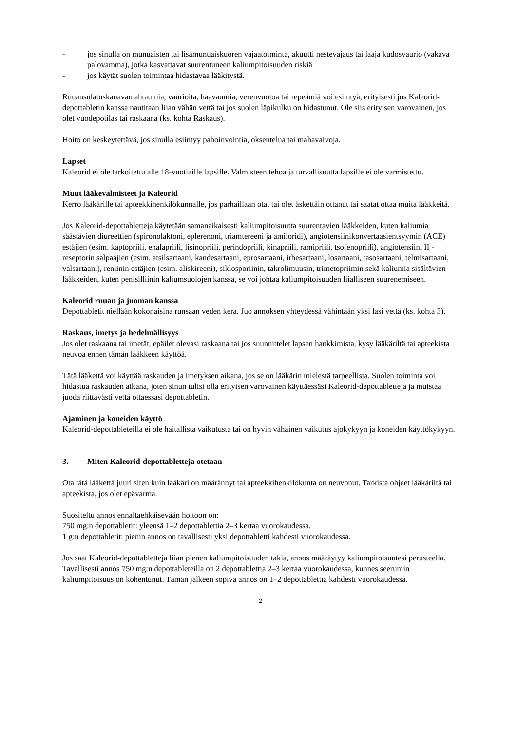- jos sinulla on munuaisten tai lisämunuaiskuoren vajaatoiminta, akuutti nestevajaus tai laaja kudosvaurio (vakava palovamma), jotka kasvattavat suurentuneen kaliumpitoisuuden riskiä
- jos käytät suolen toimintaa hidastavaa lääkitystä.
Ruuansulatuskanavan ahtaumia, vaurioita, haavaumia, verenvuotoa tai repeämiä voi esiintyä, erityisesti jos Kaleorid-depottabletin kanssa nautitaan liian vähän vettä tai jos suolen läpikulku on hidastunut. Ole siis erityisen varovainen, jos olet vuodepotilas tai raskaana (ks. kohta Raskaus).
Hoito on keskeytettävä, jos sinulla esiintyy pahoinvointia, oksentelua tai mahavaivoja.
Lapset
Kaleorid ei ole tarkoitettu alle 18-vuotiaille lapsille. Valmisteen tehoa ja turvallisuutta lapsille ei ole varmistettu.
Muut lääkevalmisteet ja Kaleorid
Kerro lääkärille tai apteekkihenkilökunnalle, jos parhaillaan otat tai olet äskettäin ottanut tai saatat ottaa muita lääkkeitä.
Jos Kaleorid-depottabletteja käytetään samanaikaisesti kaliumpitoisuutta suurentavien lääkkeiden, kuten kaliumia säästävien diureettien (spironolaktoni, eplerenoni, triamtereeni ja amiloridi), angiotensiinikonvertaasientsyymin (ACE) estäjien (esim. kaptopriili, enalapriili, lisinopriili, perindopriili, kinapriili, ramipriili, tsofenopriili), angiotensiini II -reseptorin salpaajien (esim. atsilsartaani, kandesartaani, eprosartaani, irbesartaani, losartaani, tasosartaani, telmisartaani, valsartaani), reniinin estäjien (esim. aliskireeni), siklosporiinin, takrolimuusin, trimetopriimin sekä kaliumia sisältävien lääkkeiden, kuten penisilliinin kaliumsuolojen kanssa, se voi johtaa kaliumpitoisuuden liialliseen suurenemiseen.
Kaleorid ruuan ja juoman kanssa
Depottabletit niellään kokonaisina runsaan veden kera. Juo annoksen yhteydessä vähintään yksi lasi vettä (ks. kohta 3).
Raskaus, imetys ja hedelmällisyys
Jos olet raskaana tai imetät, epäilet olevasi raskaana tai jos suunnittelet lapsen hankkimista, kysy lääkäriltä tai apteekista neuvoa ennen tämän lääkkeen käyttöä.
Tätä lääkettä voi käyttää raskauden ja imetyksen aikana, jos se on lääkärin mielestä tarpeellista. Suolen toiminta voi hidastua raskauden aikana, joten sinun tulisi olla erityisen varovainen käyttäessäsi Kaleorid-depottabletteja ja muistaa juoda riittävästi vettä ottaessasi depottabletin.
Ajaminen ja koneiden käyttö
Kaleorid-depottableteilla ei ole haitallista vaikutusta tai on hyvin vähäinen vaikutus ajokykyyn ja koneiden käyttökykyyn.
3. Miten Kaleorid-depottabletteja otetaan
Ota tätä lääkettä juuri siten kuin lääkäri on määrännyt tai apteekkihenkilökunta on neuvonut. Tarkista ohjeet lääkäriltä tai apteekista, jos olet epävarma.
Suositeltu annos ennaltaehkäisevään hoitoon on:
750 mg:n depottabletit: yleensä 1–2 depottablettia 2–3 kertaa vuorokaudessa.
1 g:n depottabletit: pienin annos on tavallisesti yksi depottabletti kahdesti vuorokaudessa.
Jos saat Kaleorid-depottabletteja liian pienen kaliumpitoisuuden takia, annos määräytyy kaliumpitoisuutesi perusteella. Tavallisesti annos 750 mg:n depottableteilla on 2 depottablettia 2–3 kertaa vuorokaudessa, kunnes seerumin kaliumpitoisuus on kohentunut. Tämän jälkeen sopiva annos on 1–2 depottablettia kahdesti vuorokaudessa.
2